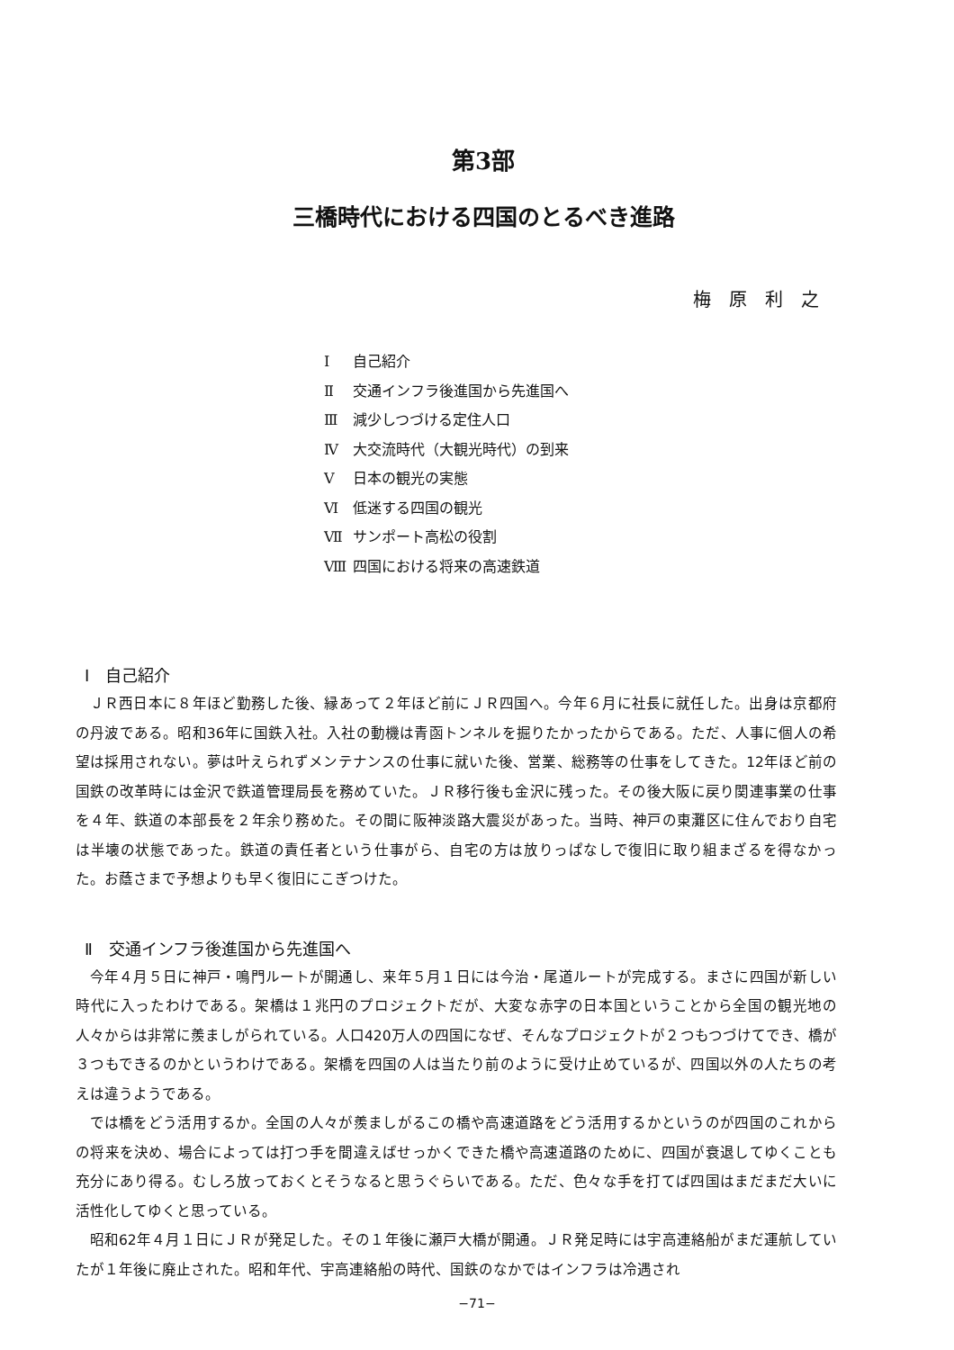第3部
三橋時代における四国のとるべき進路
梅原利之
Ⅰ 自己紹介
Ⅱ 交通インフラ後進国から先進国へ
Ⅲ 減少しつづける定住人口
Ⅳ 大交流時代（大観光時代）の到来
Ⅴ 日本の観光の実態
Ⅵ 低迷する四国の観光
Ⅶ サンポート高松の役割
Ⅷ 四国における将来の高速鉄道
Ⅰ　自己紹介
ＪＲ西日本に８年ほど勤務した後、縁あって２年ほど前にＪＲ四国へ。今年６月に社長に就任した。出身は京都府の丹波である。昭和36年に国鉄入社。入社の動機は青函トンネルを掘りたかったからである。ただ、人事に個人の希望は採用されない。夢は叶えられずメンテナンスの仕事に就いた後、営業、総務等の仕事をしてきた。12年ほど前の国鉄の改革時には金沢で鉄道管理局長を務めていた。ＪＲ移行後も金沢に残った。その後大阪に戻り関連事業の仕事を４年、鉄道の本部長を２年余り務めた。その間に阪神淡路大震災があった。当時、神戸の東灘区に住んでおり自宅は半壊の状態であった。鉄道の責任者という仕事がら、自宅の方は放りっぱなしで復旧に取り組まざるを得なかった。お蔭さまで予想よりも早く復旧にこぎつけた。
Ⅱ　交通インフラ後進国から先進国へ
今年４月５日に神戸・鳴門ルートが開通し、来年５月１日には今治・尾道ルートが完成する。まさに四国が新しい時代に入ったわけである。架橋は１兆円のプロジェクトだが、大変な赤字の日本国ということから全国の観光地の人々からは非常に羨ましがられている。人口420万人の四国になぜ、そんなプロジェクトが２つもつづけてでき、橋が３つもできるのかというわけである。架橋を四国の人は当たり前のように受け止めているが、四国以外の人たちの考えは違うようである。
では橋をどう活用するか。全国の人々が羨ましがるこの橋や高速道路をどう活用するかというのが四国のこれからの将来を決め、場合によっては打つ手を間違えばせっかくできた橋や高速道路のために、四国が衰退してゆくことも充分にあり得る。むしろ放っておくとそうなると思うぐらいである。ただ、色々な手を打てば四国はまだまだ大いに活性化してゆくと思っている。
昭和62年４月１日にＪＲが発足した。その１年後に瀬戸大橋が開通。ＪＲ発足時には宇高連絡船がまだ運航していたが１年後に廃止された。昭和年代、宇高連絡船の時代、国鉄のなかではインフラは冷遇され
−71−